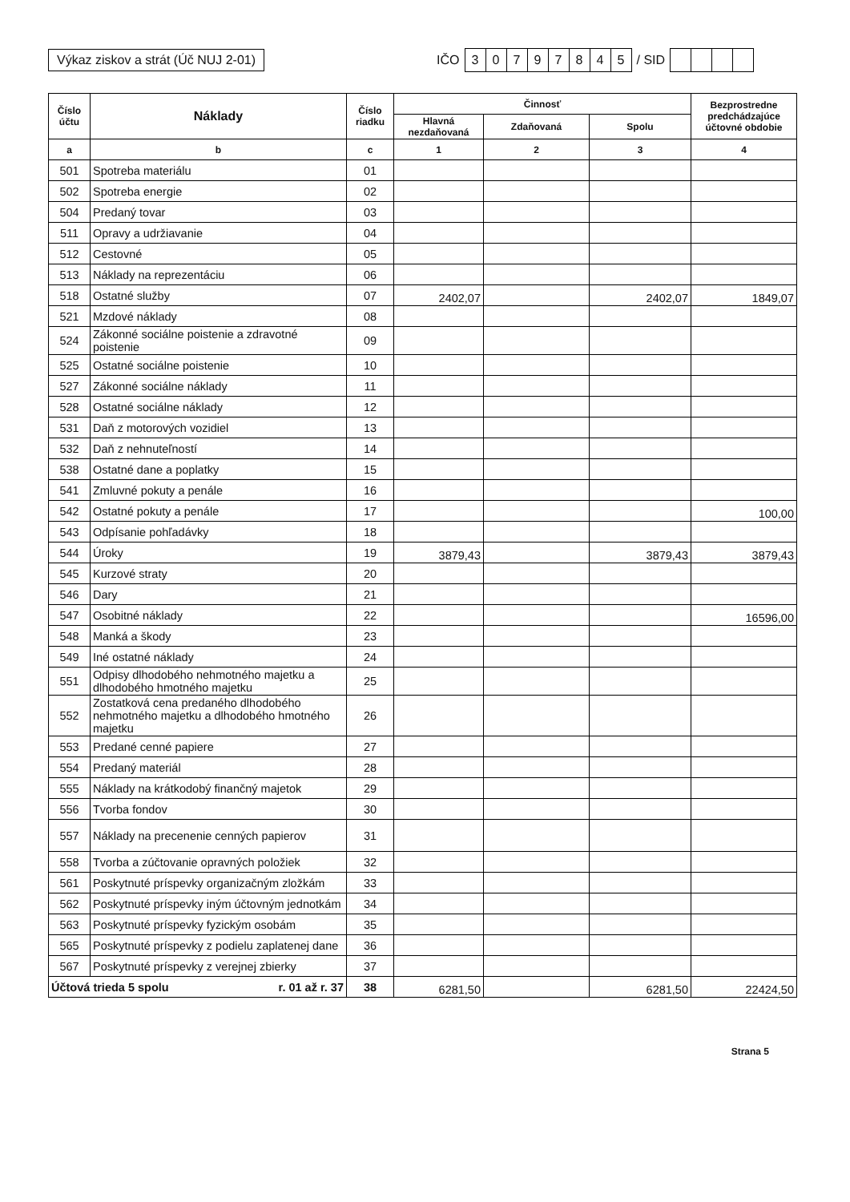Výkaz ziskov a strát (Úč NUJ 2-01)
IČO
30797845
/ SID
| Číslo účtu | Náklady | Číslo riadku | Činnosť | | | Bezprostredne predchádzajúce účtovné obdobie |
| --- | --- | --- | --- | --- | --- | --- |
| | | | Hlavná nezdaňovaná | Zdaňovaná | Spolu | |
| a | b | c | 1 | 2 | 3 | 4 |
| 501 | Spotreba materiálu | 01 | | | | |
| 502 | Spotreba energie | 02 | | | | |
| 504 | Predaný tovar | 03 | | | | |
| 511 | Opravy a udržiavanie | 04 | | | | |
| 512 | Cestovné | 05 | | | | |
| 513 | Náklady na reprezentáciu | 06 | | | | |
| 518 | Ostatné služby | 07 | 2402,07 | | 2402,07 | 1849,07 |
| 521 | Mzdové náklady | 08 | | | | |
| 524 | Zákonné sociálne poistenie a zdravotné poistenie | 09 | | | | |
| 525 | Ostatné sociálne poistenie | 10 | | | | |
| 527 | Zákonné sociálne náklady | 11 | | | | |
| 528 | Ostatné sociálne náklady | 12 | | | | |
| 531 | Daň z motorových vozidiel | 13 | | | | |
| 532 | Daň z nehnuteľností | 14 | | | | |
| 538 | Ostatné dane a poplatky | 15 | | | | |
| 541 | Zmluvné pokuty a penále | 16 | | | | |
| 542 | Ostatné pokuty a penále | 17 | | | | 100,00 |
| 543 | Odpísanie pohľadávky | 18 | | | | |
| 544 | Úroky | 19 | 3879,43 | | 3879,43 | 3879,43 |
| 545 | Kurzové straty | 20 | | | | |
| 546 | Dary | 21 | | | | |
| 547 | Osobitné náklady | 22 | | | | 16596,00 |
| 548 | Manká a škody | 23 | | | | |
| 549 | Iné ostatné náklady | 24 | | | | |
| 551 | Odpisy dlhodobého nehmotného majetku a dlhodobého hmotného majetku | 25 | | | | |
| 552 | Zostatková cena predaného dlhodobého nehmotného majetku a dlhodobého hmotného majetku | 26 | | | | |
| 553 | Predané cenné papiere | 27 | | | | |
| 554 | Predaný materiál | 28 | | | | |
| 555 | Náklady na krátkodobý finančný majetok | 29 | | | | |
| 556 | Tvorba fondov | 30 | | | | |
| 557 | Náklady na precenenie cenných papierov | 31 | | | | |
| 558 | Tvorba a zúčtovanie opravných položiek | 32 | | | | |
| 561 | Poskytnuté príspevky organizačným zložkám | 33 | | | | |
| 562 | Poskytnuté príspevky iným účtovným jednotkám | 34 | | | | |
| 563 | Poskytnuté príspevky fyzickým osobám | 35 | | | | |
| 565 | Poskytnuté príspevky z podielu zaplatenej dane | 36 | | | | |
| 567 | Poskytnuté príspevky z verejnej zbierky | 37 | | | | |
| Účtová trieda 5 spolu r. 01 až r. 37 | | 38 | 6281,50 | | 6281,50 | 22424,50 |
Strana 5